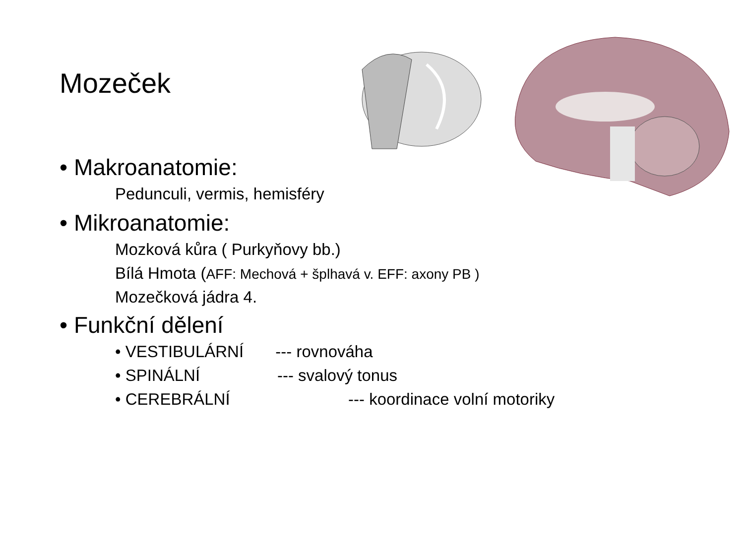Mozeček
• Makroanatomie:
Pedunculi, vermis, hemisféry
• Mikroanatomie:
Mozková kůra ( Purkyňovy bb.)
Bílá Hmota (AFF: Mechová + šplhavá v. EFF: axony PB )
Mozečková jádra 4.
• Funkční dělení
• VESTIBULÁRNÍ --- rovnováha
• SPINÁLNÍ --- svalový tonus
• CEREBRÁLNÍ --- koordinace volní motoriky